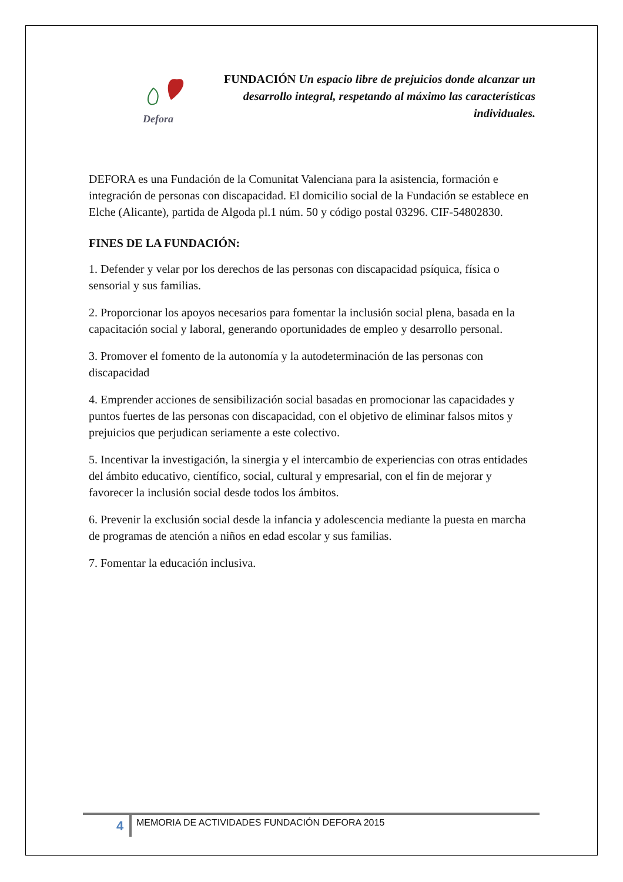Defora
FUNDACIÓN Un espacio libre de prejuicios donde alcanzar un desarrollo integral, respetando al máximo las características individuales.
DEFORA es una Fundación de la Comunitat Valenciana para la asistencia, formación e integración de personas con discapacidad. El domicilio social de la Fundación se establece en Elche (Alicante), partida de Algoda pl.1 núm. 50 y código postal 03296. CIF-54802830.
FINES DE LA FUNDACIÓN:
1. Defender y velar por los derechos de las personas con discapacidad psíquica, física o sensorial y sus familias.
2. Proporcionar los apoyos necesarios para fomentar la inclusión social plena, basada en la capacitación social y laboral, generando oportunidades de empleo y desarrollo personal.
3. Promover el fomento de la autonomía y la autodeterminación de las personas con discapacidad
4. Emprender acciones de sensibilización social basadas en promocionar las capacidades y puntos fuertes de las personas con discapacidad, con el objetivo de eliminar falsos mitos y prejuicios que perjudican seriamente a este colectivo.
5. Incentivar la investigación, la sinergia y el intercambio de experiencias con otras entidades del ámbito educativo, científico, social, cultural y empresarial, con el fin de mejorar y favorecer la inclusión social desde todos los ámbitos.
6. Prevenir la exclusión social desde la infancia y adolescencia mediante la puesta en marcha de programas de atención a niños en edad escolar y sus familias.
7. Fomentar la educación inclusiva.
4
MEMORIA DE ACTIVIDADES FUNDACIÓN DEFORA 2015